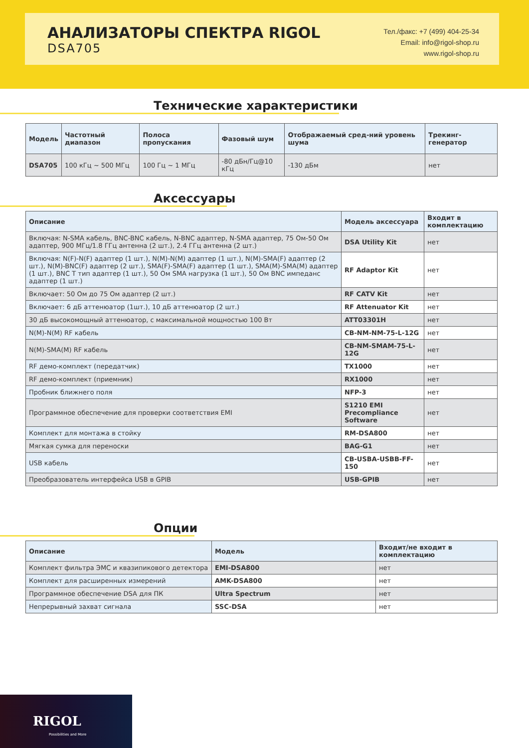АНАЛИЗАТОРЫ СПЕКТРА RIGOL
DSA705
Тел./факс: +7 (499) 404-25-34
Email: info@rigol-shop.ru
www.rigol-shop.ru
Технические характеристики
| Модель | Частотный диапазон | Полоса пропускания | Фазовый шум | Отображаемый сред-ний уровень шума | Трекинг-генератор |
| --- | --- | --- | --- | --- | --- |
| DSA705 | 100 кГц ~ 500 МГц | 100 Гц ~ 1 МГц | -80 дБн/Гц@10 кГц | -130 дБм | нет |
Аксессуары
| Описание | Модель аксессуара | Входит в комплектацию |
| --- | --- | --- |
| Включая: N-SMA кабель, BNC-BNC кабель, N-BNC адаптер, N-SMA адаптер, 75 Ом-50 Ом адаптер, 900 МГц/1.8 ГГц антенна (2 шт.), 2.4 ГГц антенна (2 шт.) | DSA Utility Kit | нет |
| Включая: N(F)-N(F) адаптер (1 шт.), N(M)-N(M) адаптер (1 шт.), N(M)-SMA(F) адаптер (2 шт.), N(M)-BNC(F) адаптер (2 шт.), SMA(F)-SMA(F) адаптер (1 шт.), SMA(M)-SMA(M) адаптер (1 шт.), BNC T тип адаптер (1 шт.), 50 Ом SMA нагрузка (1 шт.), 50 Ом BNC импеданс адаптер (1 шт.) | RF Adaptor Kit | нет |
| Включает: 50 Ом до 75 Ом адаптер (2 шт.) | RF CATV Kit | нет |
| Включает: 6 дБ аттенюатор (1шт.), 10 дБ аттенюатор (2 шт.) | RF Attenuator Kit | нет |
| 30 дБ высокомощный аттенюатор, с максимальной мощностью 100 Вт | ATT03301H | нет |
| N(M)-N(M) RF кабель | CB-NM-NM-75-L-12G | нет |
| N(M)-SMA(M) RF кабель | CB-NM-SMAM-75-L-12G | нет |
| RF демо-комплект (передатчик) | TX1000 | нет |
| RF демо-комплект (приемник) | RX1000 | нет |
| Пробник ближнего поля | NFP-3 | нет |
| Программное обеспечение для проверки соответствия EMI | S1210 EMI Precompliance Software | нет |
| Комплект для монтажа в стойку | RM-DSA800 | нет |
| Мягкая сумка для переноски | BAG-G1 | нет |
| USB кабель | CB-USBA-USBB-FF-150 | нет |
| Преобразователь интерфейса USB в GPIB | USB-GPIB | нет |
Опции
| Описание | Модель | Входит/не входит в комплектацию |
| --- | --- | --- |
| Комплект фильтра ЭМС и квазипикового детектора | EMI-DSA800 | нет |
| Комплект для расширенных измерений | AMK-DSA800 | нет |
| Программное обеспечение DSA для ПК | Ultra Spectrum | нет |
| Непрерывный захват сигнала | SSC-DSA | нет |
RIGOL
Possibilities and More